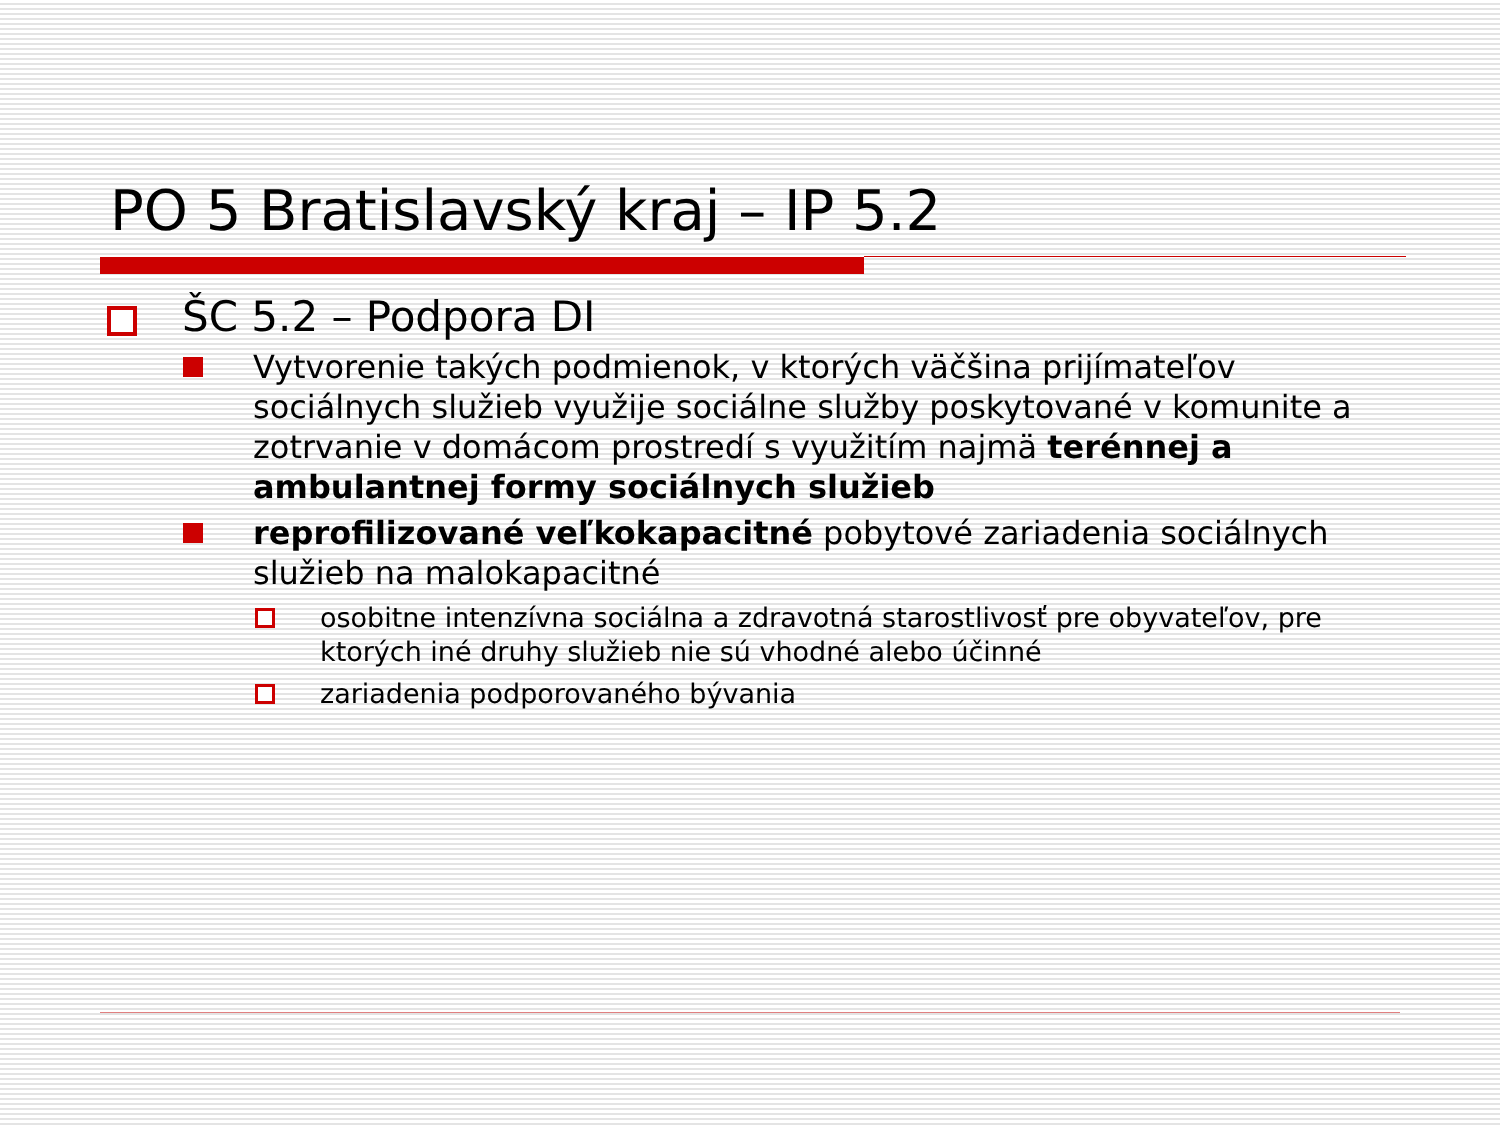PO 5 Bratislavský kraj – IP 5.2
ŠC 5.2 – Podpora DI
Vytvorenie takých podmienok, v ktorých väčšina prijímateľov sociálnych služieb využije sociálne služby poskytované v komunite a zotrvanie v domácom prostredí s využitím najmä terénnej a ambulantnej formy sociálnych služieb
reprofilizované veľkokapacitné pobytové zariadenia sociálnych služieb na malokapacitné
osobitne intenzívna sociálna a zdravotná starostlivosť pre obyvateľov, pre ktorých iné druhy služieb nie sú vhodné alebo účinné
zariadenia podporovaného bývania